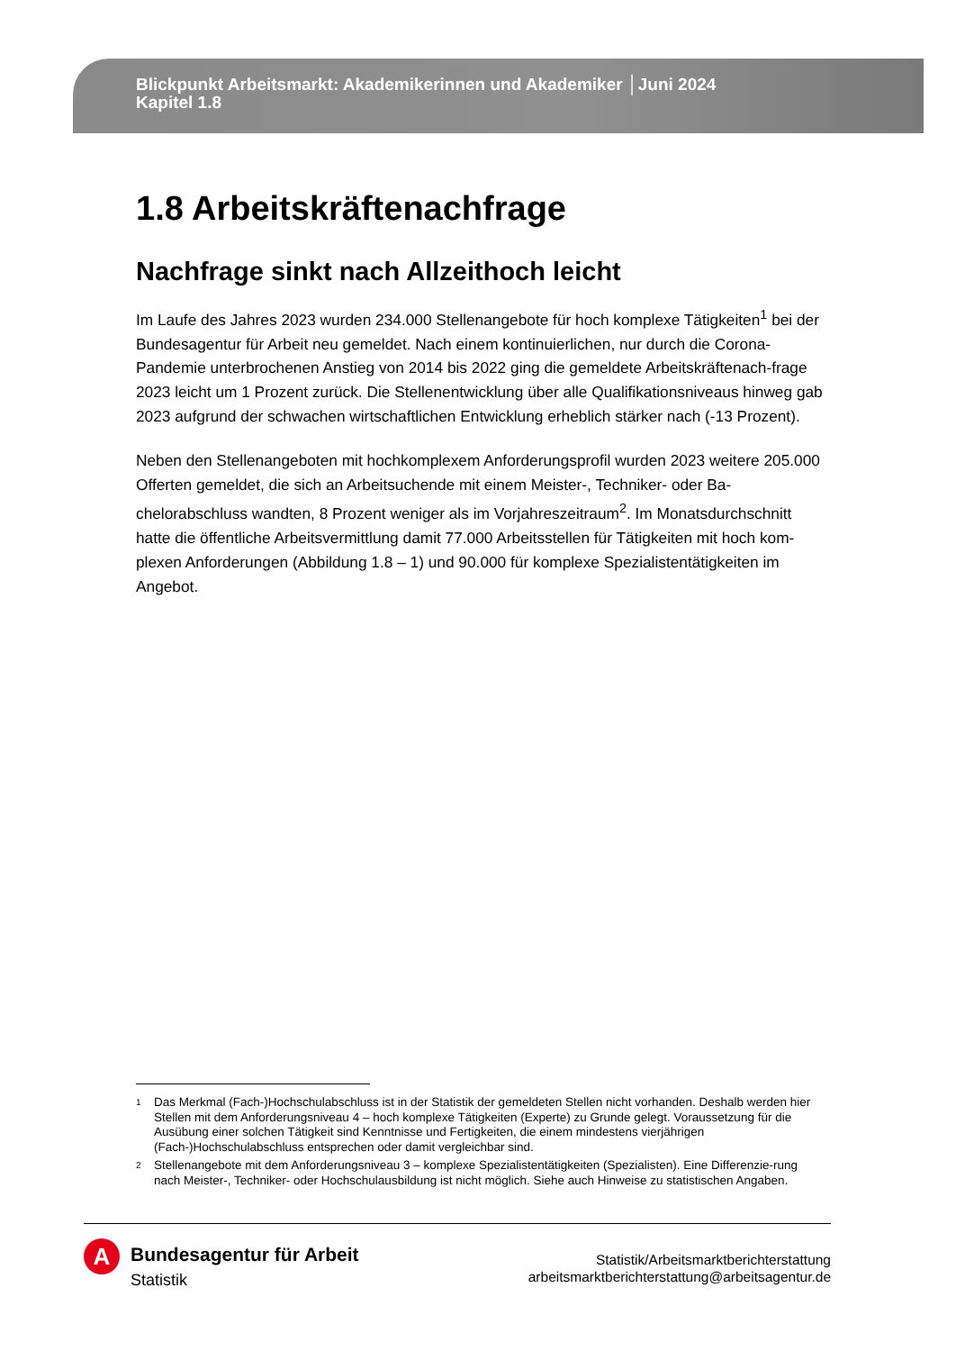Blickpunkt Arbeitsmarkt: Akademikerinnen und Akademiker │Juni 2024
Kapitel 1.8
1.8 Arbeitskräftenachfrage
Nachfrage sinkt nach Allzeithoch leicht
Im Laufe des Jahres 2023 wurden 234.000 Stellenangebote für hoch komplexe Tätigkeiten<sup>1</sup> bei der Bundesagentur für Arbeit neu gemeldet. Nach einem kontinuierlichen, nur durch die Corona-Pandemie unterbrochenen Anstieg von 2014 bis 2022 ging die gemeldete Arbeitskräftenach-frage 2023 leicht um 1 Prozent zurück. Die Stellenentwicklung über alle Qualifikationsniveaus hinweg gab 2023 aufgrund der schwachen wirtschaftlichen Entwicklung erheblich stärker nach (-13 Prozent).
Neben den Stellenangeboten mit hochkomplexem Anforderungsprofil wurden 2023 weitere 205.000 Offerten gemeldet, die sich an Arbeitsuchende mit einem Meister-, Techniker- oder Ba-chelorabschluss wandten, 8 Prozent weniger als im Vorjahreszeitraum<sup>2</sup>. Im Monatsdurchschnitt hatte die öffentliche Arbeitsvermittlung damit 77.000 Arbeitsstellen für Tätigkeiten mit hoch kom-plexen Anforderungen (Abbildung 1.8 – 1) und 90.000 für komplexe Spezialistentätigkeiten im Angebot.
1 Das Merkmal (Fach-)Hochschulabschluss ist in der Statistik der gemeldeten Stellen nicht vorhanden. Deshalb werden hier Stellen mit dem Anforderungsniveau 4 – hoch komplexe Tätigkeiten (Experte) zu Grunde gelegt. Voraussetzung für die Ausübung einer solchen Tätigkeit sind Kenntnisse und Fertigkeiten, die einem mindestens vierjährigen (Fach-)Hochschulabschluss entsprechen oder damit vergleichbar sind.
2 Stellenangebote mit dem Anforderungsniveau 3 – komplexe Spezialistentätigkeiten (Spezialisten). Eine Differenzie-rung nach Meister-, Techniker- oder Hochschulausbildung ist nicht möglich. Siehe auch Hinweise zu statistischen Angaben.
A
Bundesagentur für Arbeit
Statistik
Statistik/Arbeitsmarktberichterstattung
arbeitsmarktberichterstattung@arbeitsagentur.de